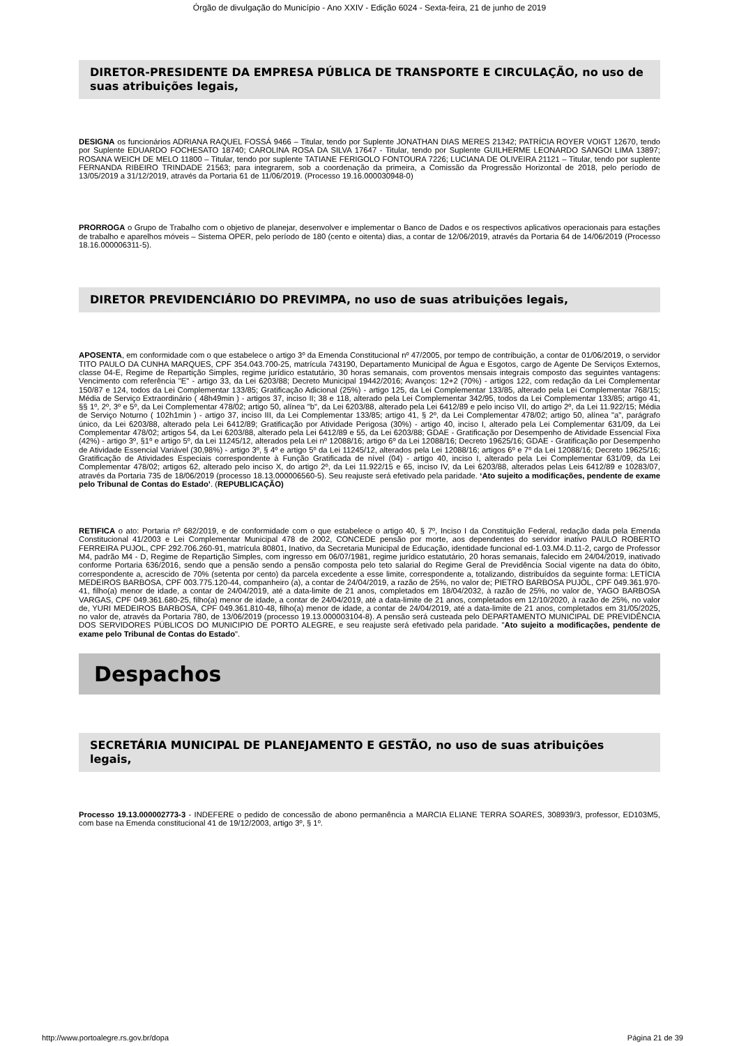Órgão de divulgação do Município - Ano XXIV - Edição 6024 - Sexta-feira, 21 de junho de 2019
DIRETOR-PRESIDENTE DA EMPRESA PÚBLICA DE TRANSPORTE E CIRCULAÇÃO, no uso de suas atribuições legais,
DESIGNA os funcionários ADRIANA RAQUEL FOSSÁ 9466 – Titular, tendo por Suplente JONATHAN DIAS MERES 21342; PATRÍCIA ROYER VOIGT 12670, tendo por Suplente EDUARDO FOCHESATO 18740; CAROLINA ROSA DA SILVA 17647 - Titular, tendo por Suplente GUILHERME LEONARDO SANGOI LIMA 13897; ROSANA WEICH DE MELO 11800 – Titular, tendo por suplente TATIANE FERIGOLO FONTOURA 7226; LUCIANA DE OLIVEIRA 21121 – Titular, tendo por suplente FERNANDA RIBEIRO TRINDADE 21563; para integrarem, sob a coordenação da primeira, a Comissão da Progressão Horizontal de 2018, pelo período de 13/05/2019 a 31/12/2019, através da Portaria 61 de 11/06/2019. (Processo 19.16.000030948-0)
PRORROGA o Grupo de Trabalho com o objetivo de planejar, desenvolver e implementar o Banco de Dados e os respectivos aplicativos operacionais para estações de trabalho e aparelhos móveis – Sistema OPER, pelo período de 180 (cento e oitenta) dias, a contar de 12/06/2019, através da Portaria 64 de 14/06/2019 (Processo 18.16.000006311-5).
DIRETOR PREVIDENCIÁRIO DO PREVIMPA, no uso de suas atribuições legais,
APOSENTA, em conformidade com o que estabelece o artigo 3º da Emenda Constitucional nº 47/2005, por tempo de contribuição, a contar de 01/06/2019, o servidor TITO PAULO DA CUNHA MARQUES, CPF 354.043.700-25, matrícula 743190, Departamento Municipal de Água e Esgotos, cargo de Agente De Serviços Externos, classe 04-E, Regime de Repartição Simples, regime jurídico estatutário, 30 horas semanais, com proventos mensais integrais composto das seguintes vantagens: Vencimento com referência "E" - artigo 33, da Lei 6203/88; Decreto Municipal 19442/2016; Avanços: 12+2 (70%) - artigos 122, com redação da Lei Complementar 150/87 e 124, todos da Lei Complementar 133/85; Gratificação Adicional (25%) - artigo 125, da Lei Complementar 133/85, alterado pela Lei Complementar 768/15; Média de Serviço Extraordinário ( 48h49min ) - artigos 37, inciso II; 38 e 118, alterado pela Lei Complementar 342/95, todos da Lei Complementar 133/85; artigo 41, §§ 1º, 2º, 3º e 5º, da Lei Complementar 478/02; artigo 50, alínea "b", da Lei 6203/88, alterado pela Lei 6412/89 e pelo inciso VII, do artigo 2º, da Lei 11.922/15; Média de Serviço Noturno ( 102h1min ) - artigo 37, inciso III, da Lei Complementar 133/85; artigo 41, § 2º, da Lei Complementar 478/02; artigo 50, alínea "a", parágrafo único, da Lei 6203/88, alterado pela Lei 6412/89; Gratificação por Atividade Perigosa (30%) - artigo 40, inciso I, alterado pela Lei Complementar 631/09, da Lei Complementar 478/02; artigos 54, da Lei 6203/88, alterado pela Lei 6412/89 e 55, da Lei 6203/88; GDAE - Gratificação por Desempenho de Atividade Essencial Fixa (42%) - artigo 3º, §1º e artigo 5º, da Lei 11245/12, alterados pela Lei nº 12088/16; artigo 6º da Lei 12088/16; Decreto 19625/16; GDAE - Gratificação por Desempenho de Atividade Essencial Variável (30,98%) - artigo 3º, § 4º e artigo 5º da Lei 11245/12, alterados pela Lei 12088/16; artigos 6º e 7º da Lei 12088/16; Decreto 19625/16; Gratificação de Atividades Especiais correspondente à Função Gratificada de nível (04) - artigo 40, inciso I, alterado pela Lei Complementar 631/09, da Lei Complementar 478/02; artigos 62, alterado pelo inciso X, do artigo 2º, da Lei 11.922/15 e 65, inciso IV, da Lei 6203/88, alterados pelas Leis 6412/89 e 10283/07, através da Portaria 735 de 18/06/2019 (processo 18.13.000006560-5). Seu reajuste será efetivado pela paridade. ‘Ato sujeito a modificações, pendente de exame pelo Tribunal de Contas do Estado’. (REPUBLICAÇÃO)
RETIFICA o ato: Portaria nº 682/2019, e de conformidade com o que estabelece o artigo 40, § 7º, Inciso I da Constituição Federal, redação dada pela Emenda Constitucional 41/2003 e Lei Complementar Municipal 478 de 2002, CONCEDE pensão por morte, aos dependentes do servidor inativo PAULO ROBERTO FERREIRA PUJOL, CPF 292.706.260-91, matrícula 80801, Inativo, da Secretaria Municipal de Educação, identidade funcional ed-1.03.M4.D.11-2, cargo de Professor M4, padrão M4 - D, Regime de Repartição Simples, com ingresso em 06/07/1981, regime jurídico estatutário, 20 horas semanais, falecido em 24/04/2019, inativado conforme Portaria 636/2016, sendo que a pensão sendo a pensão composta pelo teto salarial do Regime Geral de Previdência Social vigente na data do óbito, correspondente a, acrescido de 70% (setenta por cento) da parcela excedente a esse limite, correspondente a, totalizando, distribuídos da seguinte forma: LETÍCIA MEDEIROS BARBOSA, CPF 003.775.120-44, companheiro (a), a contar de 24/04/2019, a razão de 25%, no valor de; PIETRO BARBOSA PUJOL, CPF 049.361.970-41, filho(a) menor de idade, a contar de 24/04/2019, até a data-limite de 21 anos, completados em 18/04/2032, à razão de 25%, no valor de, YAGO BARBOSA VARGAS, CPF 049.361.680-25, filho(a) menor de idade, a contar de 24/04/2019, até a data-limite de 21 anos, completados em 12/10/2020, à razão de 25%, no valor de, YURI MEDEIROS BARBOSA, CPF 049.361.810-48, filho(a) menor de idade, a contar de 24/04/2019, até a data-limite de 21 anos, completados em 31/05/2025, no valor de, através da Portaria 780, de 13/06/2019 (processo 19.13.000003104-8). A pensão será custeada pelo DEPARTAMENTO MUNICIPAL DE PREVIDÊNCIA DOS SERVIDORES PÚBLICOS DO MUNICIPIO DE PORTO ALEGRE, e seu reajuste será efetivado pela paridade. "Ato sujeito a modificações, pendente de exame pelo Tribunal de Contas do Estado".
Despachos
SECRETÁRIA MUNICIPAL DE PLANEJAMENTO E GESTÃO, no uso de suas atribuições legais,
Processo 19.13.000002773-3 - INDEFERE o pedido de concessão de abono permanência a MARCIA ELIANE TERRA SOARES, 308939/3, professor, ED103M5, com base na Emenda constitucional 41 de 19/12/2003, artigo 3º, § 1º.
http://www.portoalegre.rs.gov.br/dopa Página 21 de 39